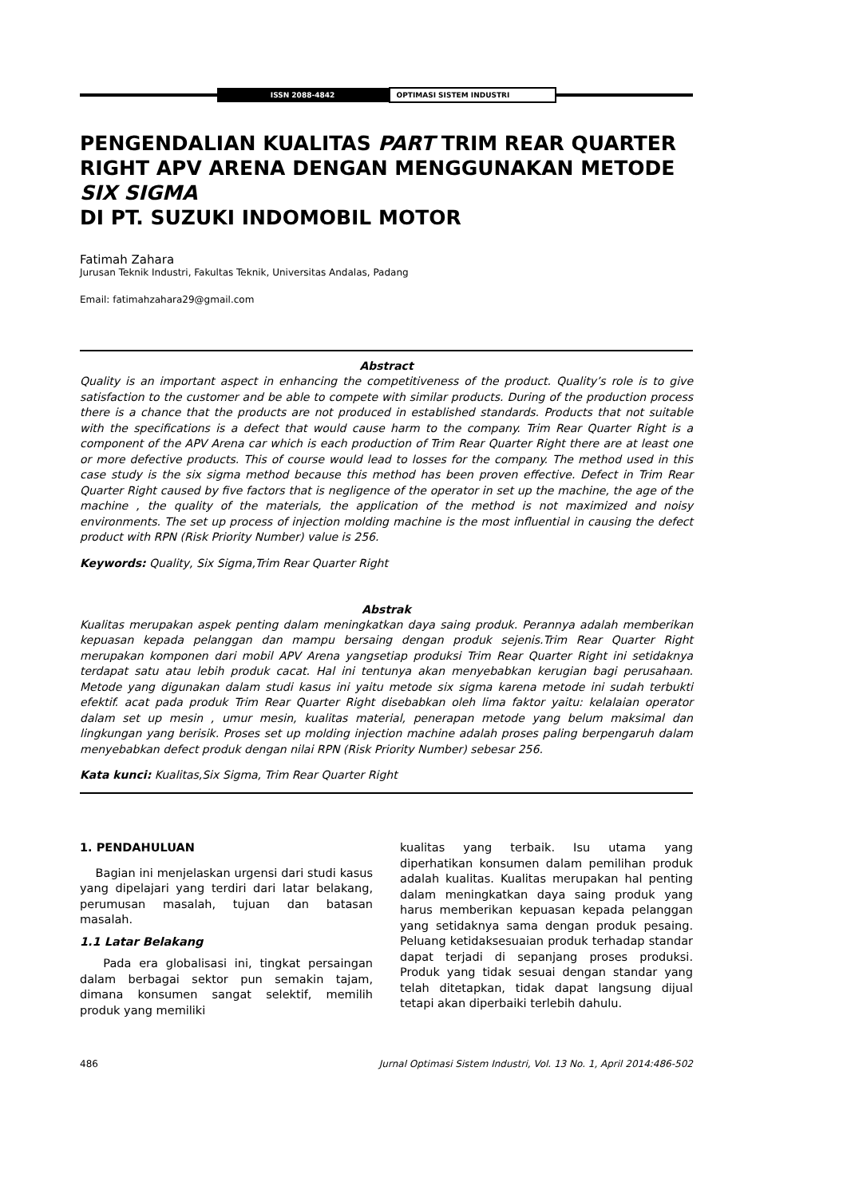ISSN 2088-4842
OPTIMASI SISTEM INDUSTRI
PENGENDALIAN KUALITAS PART TRIM REAR QUARTER RIGHT APV ARENA DENGAN MENGGUNAKAN METODE SIX SIGMA
DI PT. SUZUKI INDOMOBIL MOTOR
Fatimah Zahara
Jurusan Teknik Industri, Fakultas Teknik, Universitas Andalas, Padang
Email: fatimahzahara29@gmail.com
Abstract
Quality is an important aspect in enhancing the competitiveness of the product. Quality’s role is to give satisfaction to the customer and be able to compete with similar products. During of the production process there is a chance that the products are not produced in established standards. Products that not suitable with the specifications is a defect that would cause harm to the company. Trim Rear Quarter Right is a component of the APV Arena car which is each production of Trim Rear Quarter Right there are at least one or more defective products. This of course would lead to losses for the company. The method used in this case study is the six sigma method because this method has been proven effective. Defect in Trim Rear Quarter Right caused by five factors that is negligence of the operator in set up the machine, the age of the machine , the quality of the materials, the application of the method is not maximized and noisy environments. The set up process of injection molding machine is the most influential in causing the defect product with RPN (Risk Priority Number) value is 256.
Keywords: Quality, Six Sigma,Trim Rear Quarter Right
Abstrak
Kualitas merupakan aspek penting dalam meningkatkan daya saing produk. Perannya adalah memberikan kepuasan kepada pelanggan dan mampu bersaing dengan produk sejenis.Trim Rear Quarter Right merupakan komponen dari mobil APV Arena yangsetiap produksi Trim Rear Quarter Right ini setidaknya terdapat satu atau lebih produk cacat. Hal ini tentunya akan menyebabkan kerugian bagi perusahaan. Metode yang digunakan dalam studi kasus ini yaitu metode six sigma karena metode ini sudah terbukti efektif. acat pada produk Trim Rear Quarter Right disebabkan oleh lima faktor yaitu: kelalaian operator dalam set up mesin , umur mesin, kualitas material, penerapan metode yang belum maksimal dan lingkungan yang berisik. Proses set up molding injection machine adalah proses paling berpengaruh dalam menyebabkan defect produk dengan nilai RPN (Risk Priority Number) sebesar 256.
Kata kunci: Kualitas,Six Sigma, Trim Rear Quarter Right
1. PENDAHULUAN
Bagian ini menjelaskan urgensi dari studi kasus yang dipelajari yang terdiri dari latar belakang, perumusan masalah, tujuan dan batasan masalah.
1.1 Latar Belakang
Pada era globalisasi ini, tingkat persaingan dalam berbagai sektor pun semakin tajam, dimana konsumen sangat selektif, memilih produk yang memiliki
kualitas yang terbaik. Isu utama yang diperhatikan konsumen dalam pemilihan produk adalah kualitas. Kualitas merupakan hal penting dalam meningkatkan daya saing produk yang harus memberikan kepuasan kepada pelanggan yang setidaknya sama dengan produk pesaing. Peluang ketidaksesuaian produk terhadap standar dapat terjadi di sepanjang proses produksi. Produk yang tidak sesuai dengan standar yang telah ditetapkan, tidak dapat langsung dijual tetapi akan diperbaiki terlebih dahulu.
486 Jurnal Optimasi Sistem Industri, Vol. 13 No. 1, April 2014:486-502